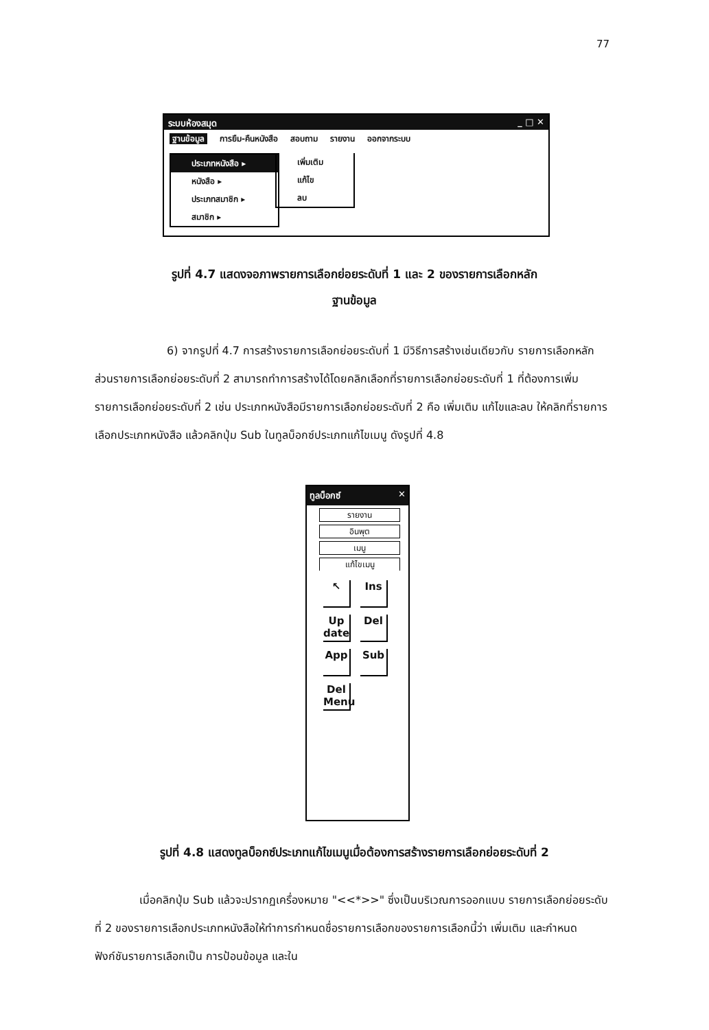77
ระบบห้องสมุด _ □ ✕
ฐานข้อมูล การยืม-คืนหนังสือ สอบถาม รายงาน ออกจากระบบ
ประเภทหนังสือ ▸
หนังสือ ▸
ประเภทสมาชิก ▸
สมาชิก ▸
เพิ่มเติม
แก้ไข
ลบ
รูปที่ 4.7 แสดงจอภาพรายการเลือกย่อยระดับที่ 1 และ 2 ของรายการเลือกหลัก
ฐานข้อมูล
6) จากรูปที่ 4.7 การสร้างรายการเลือกย่อยระดับที่ 1 มีวิธีการสร้างเช่นเดียวกับ รายการเลือกหลัก ส่วนรายการเลือกย่อยระดับที่ 2 สามารถทำการสร้างได้โดยคลิกเลือกที่รายการเลือกย่อยระดับที่ 1 ที่ต้องการเพิ่มรายการเลือกย่อยระดับที่ 2 เช่น ประเภทหนังสือมีรายการเลือกย่อยระดับที่ 2 คือ เพิ่มเติม แก้ไขและลบ ให้คลิกที่รายการเลือกประเภทหนังสือ แล้วคลิกปุ่ม Sub ในทูลบ็อกซ์ประเภทแก้ไขเมนู ดังรูปที่ 4.8
ทูลบ็อกซ์ ✕
รายงาน
อินพุต
เมนู
แก้ไขเมนู
↖
Ins
Up date
Del
App
Sub
Del Menu
รูปที่ 4.8 แสดงทูลบ็อกซ์ประเภทแก้ไขเมนูเมื่อต้องการสร้างรายการเลือกย่อยระดับที่ 2
เมื่อคลิกปุ่ม Sub แล้วจะปรากฏเครื่องหมาย "<<*>>" ซึ่งเป็นบริเวณการออกแบบ รายการเลือกย่อยระดับที่ 2 ของรายการเลือกประเภทหนังสือให้ทำการกำหนดชื่อรายการเลือกของรายการเลือกนี้ว่า เพิ่มเติม และกำหนดฟังก์ชันรายการเลือกเป็น การป้อนข้อมูล และใน